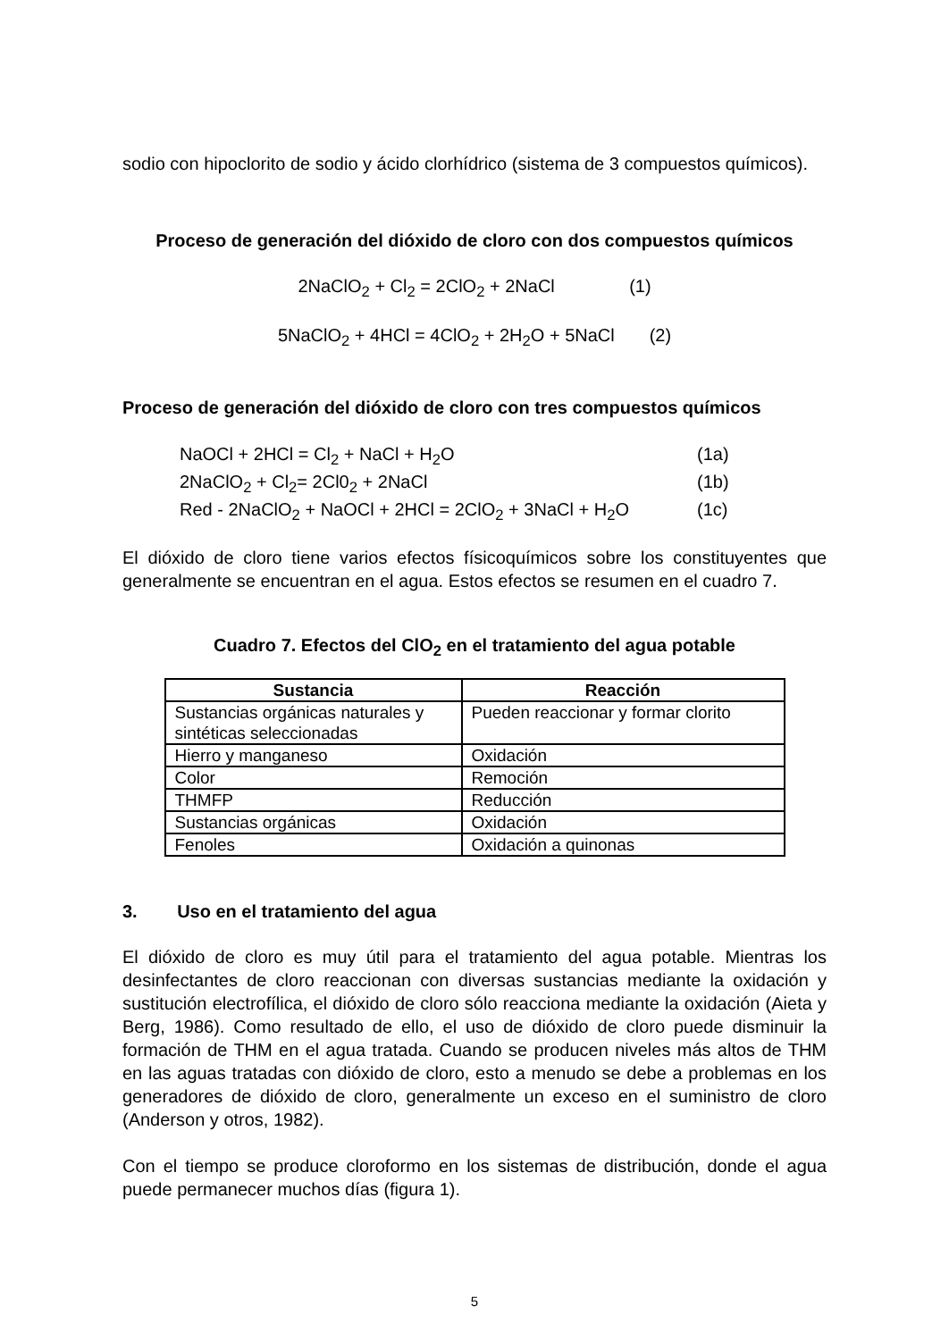sodio con hipoclorito de sodio y ácido clorhídrico (sistema de 3 compuestos químicos).
Proceso de generación del dióxido de cloro con dos compuestos químicos
2NaClO<sub>2</sub> + Cl<sub>2</sub> = 2ClO<sub>2</sub> + 2NaCl (1)
5NaClO<sub>2</sub> + 4HCl = 4ClO<sub>2</sub> + 2H<sub>2</sub>O + 5NaCl (2)
Proceso de generación del dióxido de cloro con tres compuestos químicos
| NaOCl + 2HCl = Cl<sub>2</sub> + NaCl + H<sub>2</sub>O | (1a) |
| 2NaClO<sub>2</sub> + Cl<sub>2</sub>= 2Cl0<sub>2</sub> + 2NaCl | (1b) |
| Red - 2NaClO<sub>2</sub> + NaOCl + 2HCl = 2ClO<sub>2</sub> + 3NaCl + H<sub>2</sub>O | (1c) |
El dióxido de cloro tiene varios efectos físicoquímicos sobre los constituyentes que generalmente se encuentran en el agua. Estos efectos se resumen en el cuadro 7.
Cuadro 7. Efectos del ClO<sub>2</sub> en el tratamiento del agua potable
| Sustancia | Reacción |
| --- | --- |
| Sustancias orgánicas naturales y sintéticas seleccionadas | Pueden reaccionar y formar clorito |
| Hierro y manganeso | Oxidación |
| Color | Remoción |
| THMFP | Reducción |
| Sustancias orgánicas | Oxidación |
| Fenoles | Oxidación a quinonas |
3. Uso en el tratamiento del agua
El dióxido de cloro es muy útil para el tratamiento del agua potable. Mientras los desinfectantes de cloro reaccionan con diversas sustancias mediante la oxidación y sustitución electrofílica, el dióxido de cloro sólo reacciona mediante la oxidación (Aieta y Berg, 1986). Como resultado de ello, el uso de dióxido de cloro puede disminuir la formación de THM en el agua tratada. Cuando se producen niveles más altos de THM en las aguas tratadas con dióxido de cloro, esto a menudo se debe a problemas en los generadores de dióxido de cloro, generalmente un exceso en el suministro de cloro (Anderson y otros, 1982).
Con el tiempo se produce cloroformo en los sistemas de distribución, donde el agua puede permanecer muchos días (figura 1).
5